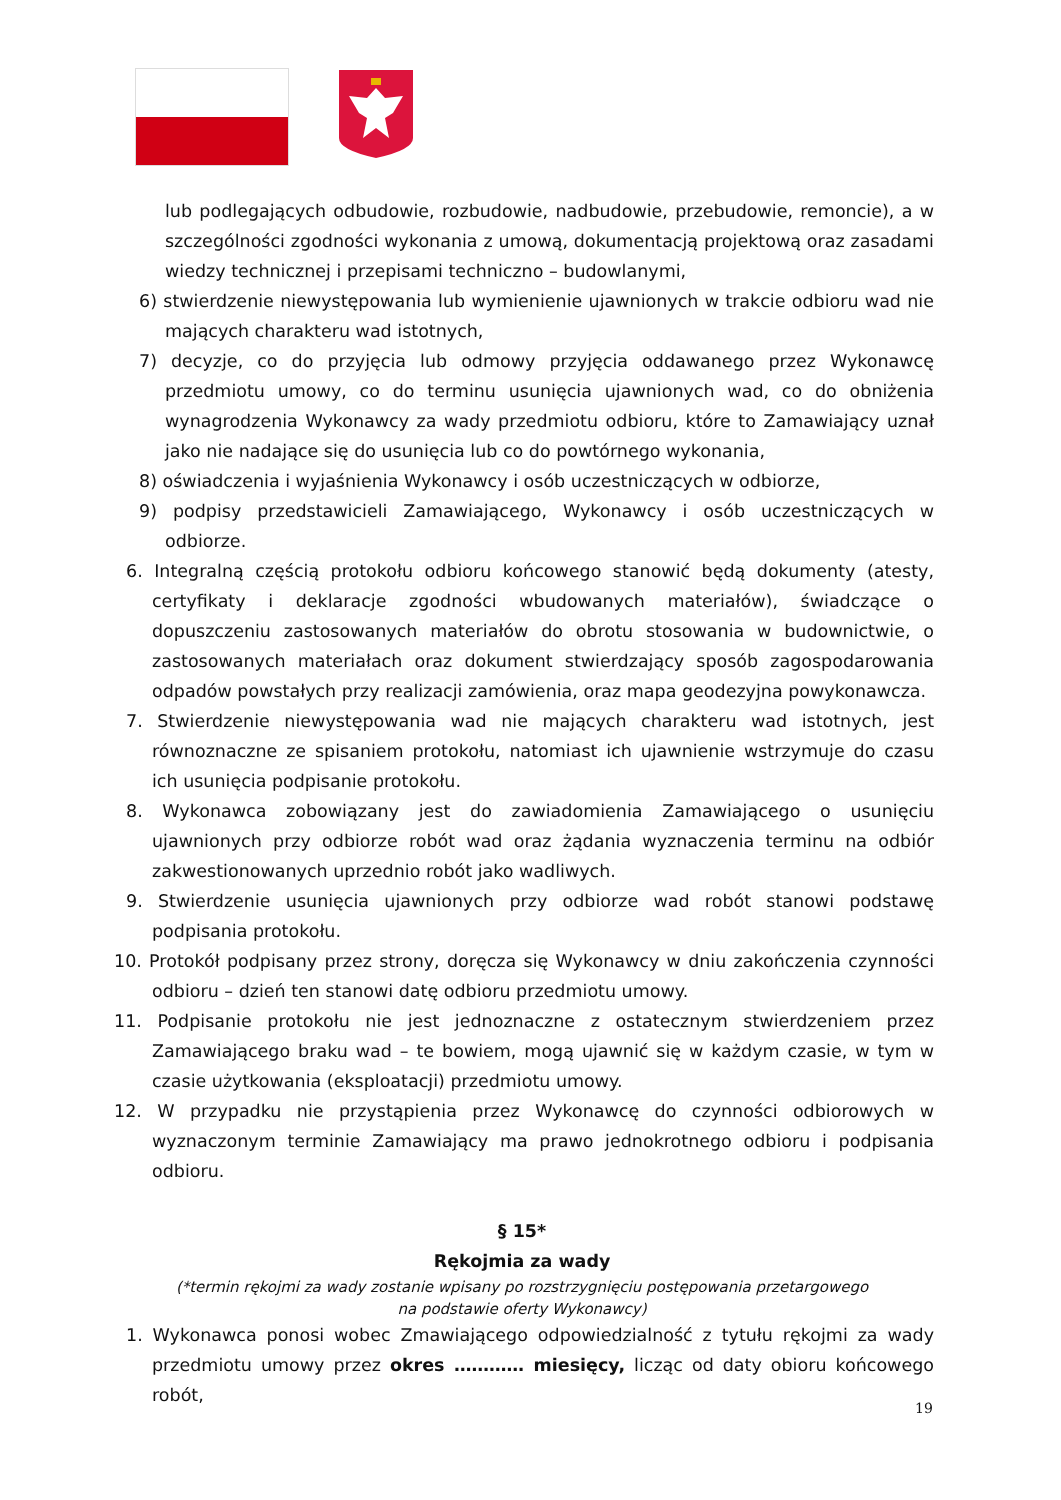lub podlegających odbudowie, rozbudowie, nadbudowie, przebudowie, remoncie), a w szczególności zgodności wykonania z umową, dokumentacją projektową oraz zasadami wiedzy technicznej i przepisami techniczno – budowlanymi,
6) stwierdzenie niewystępowania lub wymienienie ujawnionych w trakcie odbioru wad nie mających charakteru wad istotnych,
7) decyzje, co do przyjęcia lub odmowy przyjęcia oddawanego przez Wykonawcę przedmiotu umowy, co do terminu usunięcia ujawnionych wad, co do obniżenia wynagrodzenia Wykonawcy za wady przedmiotu odbioru, które to Zamawiający uznał jako nie nadające się do usunięcia lub co do powtórnego wykonania,
8) oświadczenia i wyjaśnienia Wykonawcy i osób uczestniczących w odbiorze,
9) podpisy przedstawicieli Zamawiającego, Wykonawcy i osób uczestniczących w odbiorze.
6. Integralną częścią protokołu odbioru końcowego stanowić będą dokumenty (atesty, certyfikaty i deklaracje zgodności wbudowanych materiałów), świadczące o dopuszczeniu zastosowanych materiałów do obrotu stosowania w budownictwie, o zastosowanych materiałach oraz dokument stwierdzający sposób zagospodarowania odpadów powstałych przy realizacji zamówienia, oraz mapa geodezyjna powykonawcza.
7. Stwierdzenie niewystępowania wad nie mających charakteru wad istotnych, jest równoznaczne ze spisaniem protokołu, natomiast ich ujawnienie wstrzymuje do czasu ich usunięcia podpisanie protokołu.
8. Wykonawca zobowiązany jest do zawiadomienia Zamawiającego o usunięciu ujawnionych przy odbiorze robót wad oraz żądania wyznaczenia terminu na odbiór zakwestionowanych uprzednio robót jako wadliwych.
9. Stwierdzenie usunięcia ujawnionych przy odbiorze wad robót stanowi podstawę podpisania protokołu.
10. Protokół podpisany przez strony, doręcza się Wykonawcy w dniu zakończenia czynności odbioru – dzień ten stanowi datę odbioru przedmiotu umowy.
11. Podpisanie protokołu nie jest jednoznaczne z ostatecznym stwierdzeniem przez Zamawiającego braku wad – te bowiem, mogą ujawnić się w każdym czasie, w tym w czasie użytkowania (eksploatacji) przedmiotu umowy.
12. W przypadku nie przystąpienia przez Wykonawcę do czynności odbiorowych w wyznaczonym terminie Zamawiający ma prawo jednokrotnego odbioru i podpisania odbioru.
§ 15*
Rękojmia za wady
(*termin rękojmi za wady zostanie wpisany po rozstrzygnięciu postępowania przetargowego
na podstawie oferty Wykonawcy)
1. Wykonawca ponosi wobec Zmawiającego odpowiedzialność z tytułu rękojmi za wady przedmiotu umowy przez okres ………… miesięcy, licząc od daty obioru końcowego robót,
19